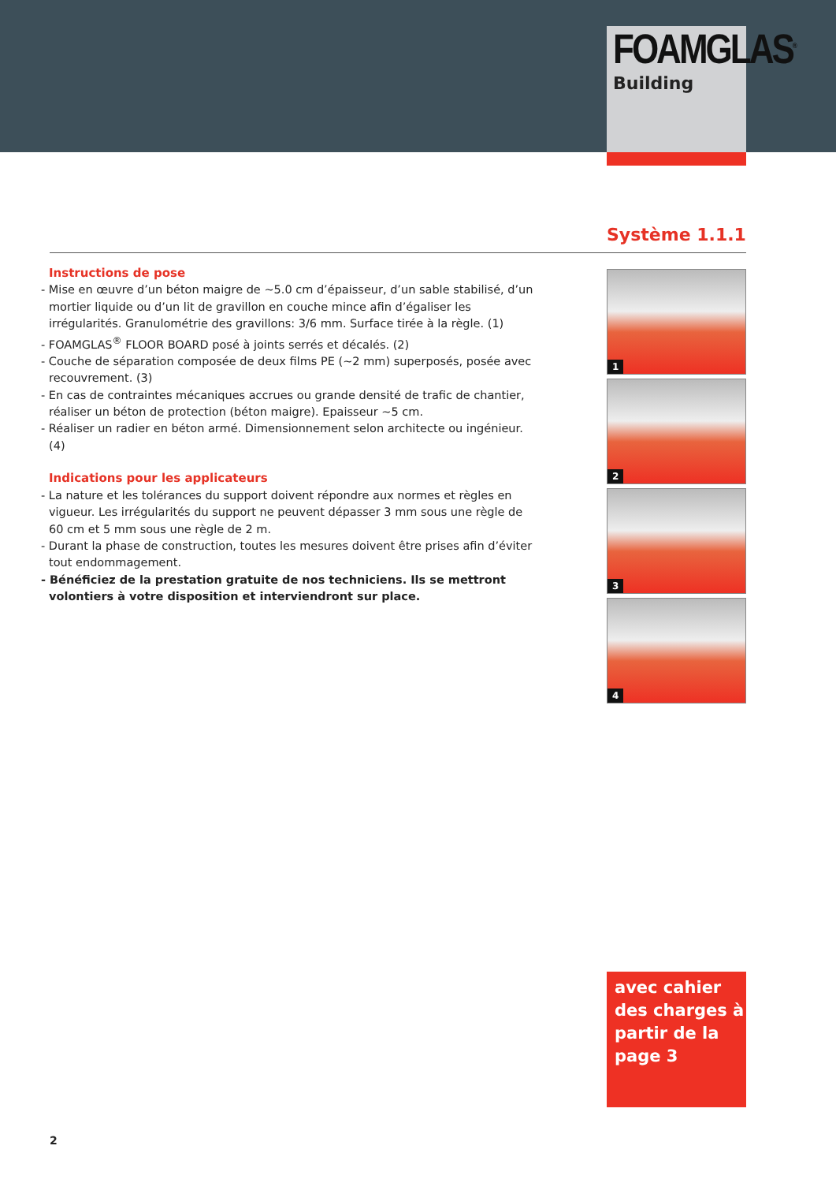FOAMGLAS<sup>®</sup>
Building
Système 1.1.1
Instructions de pose
- Mise en œuvre d’un béton maigre de ~5.0 cm d’épaisseur, d’un sable stabilisé, d’un mortier liquide ou d’un lit de gravillon en couche mince afin d’égaliser les irrégularités. Granulométrie des gravillons: 3/6 mm. Surface tirée à la règle. (1)
- FOAMGLAS<sup>®</sup> FLOOR BOARD posé à joints serrés et décalés. (2)
- Couche de séparation composée de deux films PE (~2 mm) superposés, posée avec recouvrement. (3)
- En cas de contraintes mécaniques accrues ou grande densité de trafic de chantier, réaliser un béton de protection (béton maigre). Epaisseur ~5 cm.
- Réaliser un radier en béton armé. Dimensionnement selon architecte ou ingénieur. (4)
Indications pour les applicateurs
- La nature et les tolérances du support doivent répondre aux normes et règles en vigueur. Les irrégularités du support ne peuvent dépasser 3 mm sous une règle de 60 cm et 5 mm sous une règle de 2 m.
- Durant la phase de construction, toutes les mesures doivent être prises afin d’éviter tout endommagement.
- Bénéficiez de la prestation gratuite de nos techniciens. Ils se mettront volontiers à votre disposition et interviendront sur place.
1
2
3
4
avec cahier des charges à partir de la page 3
2